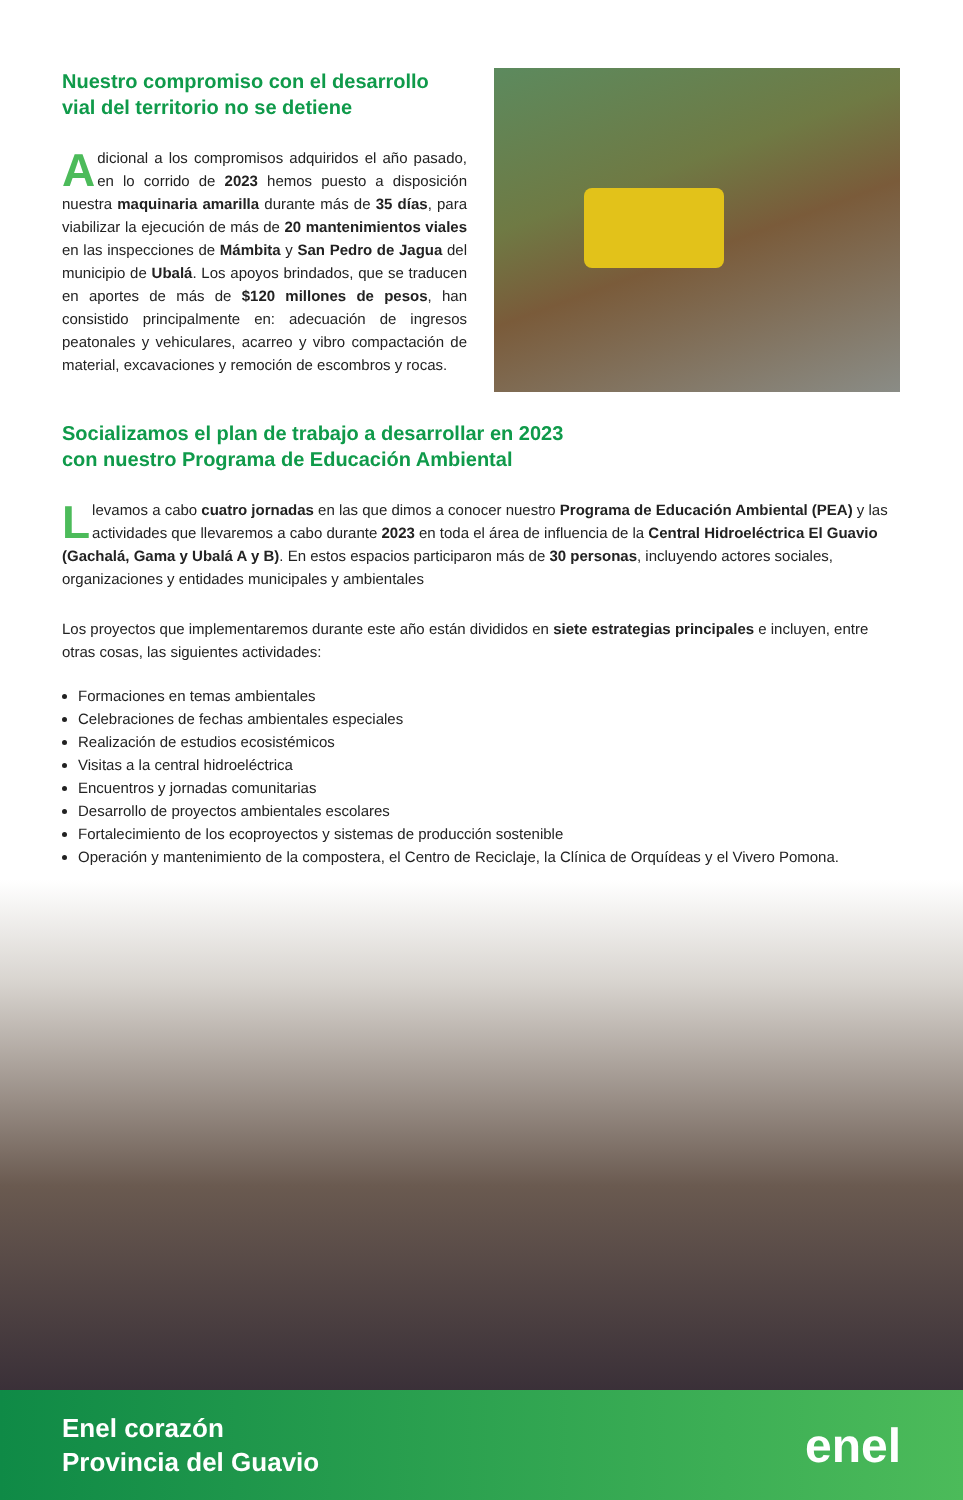Nuestro compromiso con el desarrollo vial del territorio no se detiene
Adicional a los compromisos adquiridos el año pasado, en lo corrido de 2023 hemos puesto a disposición nuestra maquinaria amarilla durante más de 35 días, para viabilizar la ejecución de más de 20 mantenimientos viales en las inspecciones de Mámbita y San Pedro de Jagua del municipio de Ubalá. Los apoyos brindados, que se traducen en aportes de más de $120 millones de pesos, han consistido principalmente en: adecuación de ingresos peatonales y vehiculares, acarreo y vibro compactación de material, excavaciones y remoción de escombros y rocas.
Socializamos el plan de trabajo a desarrollar en 2023
con nuestro Programa de Educación Ambiental
Llevamos a cabo cuatro jornadas en las que dimos a conocer nuestro Programa de Educación Ambiental (PEA) y las actividades que llevaremos a cabo durante 2023 en toda el área de influencia de la Central Hidroeléctrica El Guavio (Gachalá, Gama y Ubalá A y B). En estos espacios participaron más de 30 personas, incluyendo actores sociales, organizaciones y entidades municipales y ambientales
Los proyectos que implementaremos durante este año están divididos en siete estrategias principales e incluyen, entre otras cosas, las siguientes actividades:
Formaciones en temas ambientales
Celebraciones de fechas ambientales especiales
Realización de estudios ecosistémicos
Visitas a la central hidroeléctrica
Encuentros y jornadas comunitarias
Desarrollo de proyectos ambientales escolares
Fortalecimiento de los ecoproyectos y sistemas de producción sostenible
Operación y mantenimiento de la compostera, el Centro de Reciclaje, la Clínica de Orquídeas y el Vivero Pomona.
Enel corazón
Provincia del Guavio
enel